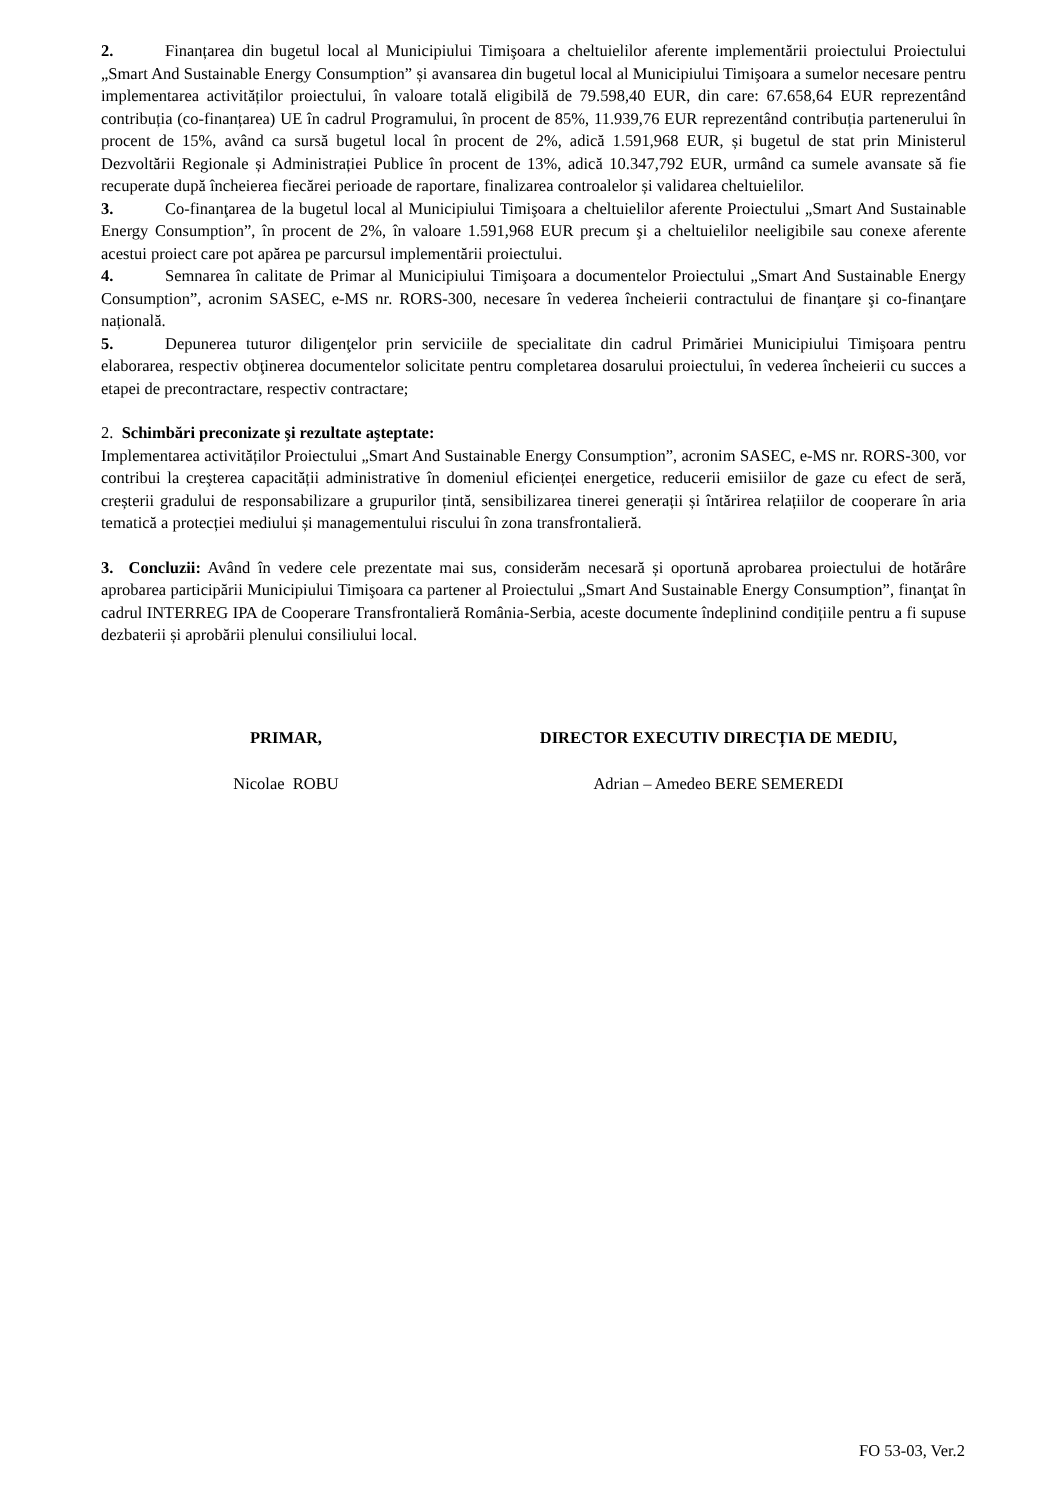2. Finanțarea din bugetul local al Municipiului Timişoara a cheltuielilor aferente implementării proiectului Proiectului „Smart And Sustainable Energy Consumption” și avansarea din bugetul local al Municipiului Timişoara a sumelor necesare pentru implementarea activităților proiectului, în valoare totală eligibilă de 79.598,40 EUR, din care: 67.658,64 EUR reprezentând contribuția (co-finanțarea) UE în cadrul Programului, în procent de 85%, 11.939,76 EUR reprezentând contribuția partenerului în procent de 15%, având ca sursă bugetul local în procent de 2%, adică 1.591,968 EUR, și bugetul de stat prin Ministerul Dezvoltării Regionale și Administrației Publice în procent de 13%, adică 10.347,792 EUR, urmând ca sumele avansate să fie recuperate după încheierea fiecărei perioade de raportare, finalizarea controalelor și validarea cheltuielilor.
3. Co-finanţarea de la bugetul local al Municipiului Timişoara a cheltuielilor aferente Proiectului „Smart And Sustainable Energy Consumption”, în procent de 2%, în valoare 1.591,968 EUR precum şi a cheltuielilor neeligibile sau conexe aferente acestui proiect care pot apărea pe parcursul implementării proiectului.
4. Semnarea în calitate de Primar al Municipiului Timişoara a documentelor Proiectului „Smart And Sustainable Energy Consumption”, acronim SASEC, e-MS nr. RORS-300, necesare în vederea încheierii contractului de finanţare şi co-finanţare națională.
5. Depunerea tuturor diligenţelor prin serviciile de specialitate din cadrul Primăriei Municipiului Timişoara pentru elaborarea, respectiv obţinerea documentelor solicitate pentru completarea dosarului proiectului, în vederea încheierii cu succes a etapei de precontractare, respectiv contractare;
2. Schimbări preconizate şi rezultate aşteptate:
Implementarea activităților Proiectului „Smart And Sustainable Energy Consumption”, acronim SASEC, e-MS nr. RORS-300, vor contribui la creşterea capacității administrative în domeniul eficienței energetice, reducerii emisiilor de gaze cu efect de seră, creșterii gradului de responsabilizare a grupurilor țintă, sensibilizarea tinerei generații și întărirea relațiilor de cooperare în aria tematică a protecției mediului și managementului riscului în zona transfrontalieră.
3. Concluzii: Având în vedere cele prezentate mai sus, considerăm necesară și oportună aprobarea proiectului de hotărâre aprobarea participării Municipiului Timişoara ca partener al Proiectului „Smart And Sustainable Energy Consumption”, finanţat în cadrul INTERREG IPA de Cooperare Transfrontalieră România-Serbia, aceste documente îndeplinind condițiile pentru a fi supuse dezbaterii și aprobării plenului consiliului local.
PRIMAR, DIRECTOR EXECUTIV DIRECȚIA DE MEDIU,
Nicolae ROBU Adrian – Amedeo BERE SEMEREDI
FO 53-03, Ver.2